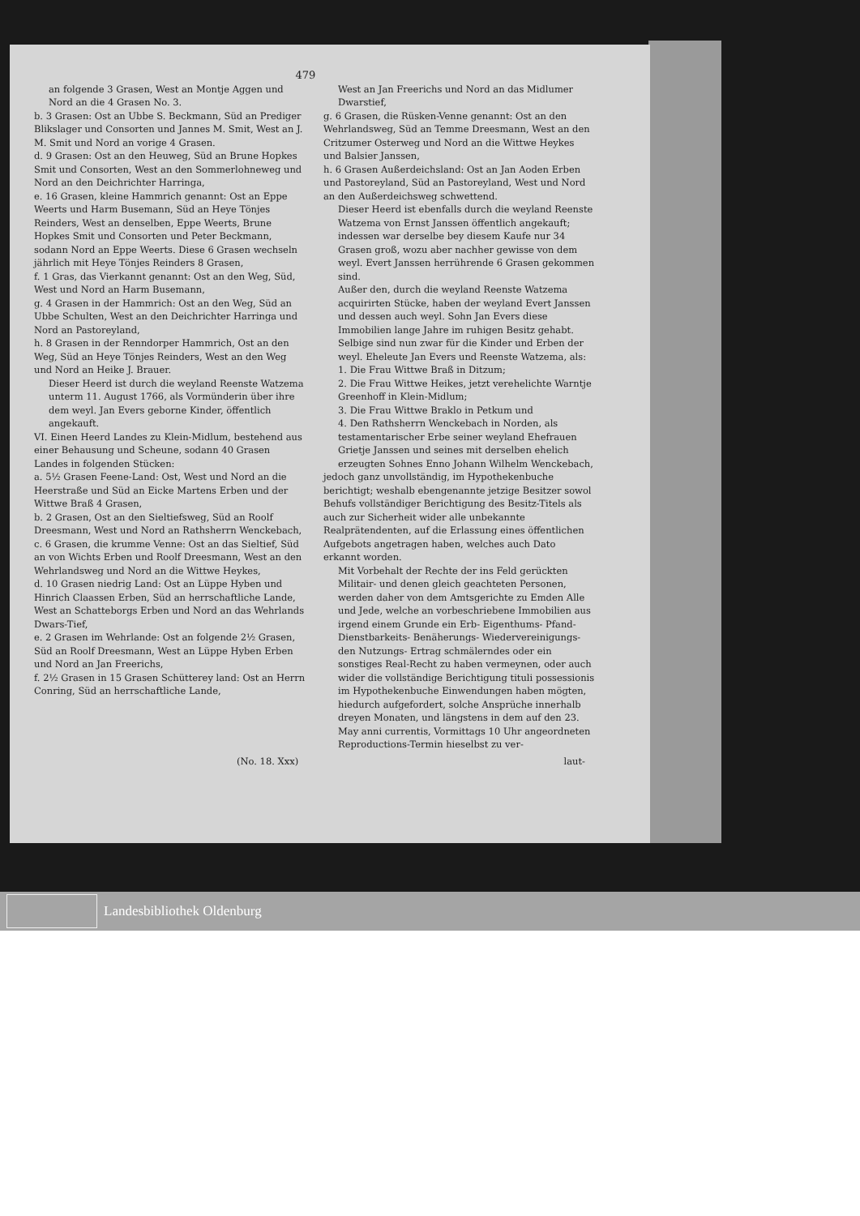479
an folgende 3 Grasen, West an Montje Aggen und Nord an die 4 Grasen No. 3.
b. 3 Grasen: Ost an Ubbe S. Beckmann, Süd an Prediger Blikslager und Consorten und Jannes M. Smit, West an J. M. Smit und Nord an vorige 4 Grasen.
d. 9 Grasen: Ost an den Heuweg, Süd an Brune Hopkes Smit und Consorten, West an den Sommerlohneweg und Nord an den Deichrichter Harringa,
e. 16 Grasen, kleine Hammrich genannt: Ost an Eppe Weerts und Harm Busemann, Süd an Heye Tönjes Reinders, West an denselben, Eppe Weerts, Brune Hopkes Smit und Consorten und Peter Beckmann, sodann Nord an Eppe Weerts. Diese 6 Grasen wechseln jährlich mit Heye Tönjes Reinders 8 Grasen,
f. 1 Gras, das Vierkannt genannt: Ost an den Weg, Süd, West und Nord an Harm Busemann,
g. 4 Grasen in der Hammrich: Ost an den Weg, Süd an Ubbe Schulten, West an den Deichrichter Harringa und Nord an Pastoreyland,
h. 8 Grasen in der Renndorper Hammrich, Ost an den Weg, Süd an Heye Tönjes Reinders, West an den Weg und Nord an Heike J. Brauer.
Dieser Heerd ist durch die weyland Reenste Watzema unterm 11. August 1766, als Vormünderin über ihre dem weyl. Jan Evers geborne Kinder, öffentlich angekauft.
VI. Einen Heerd Landes zu Klein-Midlum, bestehend aus einer Behausung und Scheune, sodann 40 Grasen Landes in folgenden Stücken:
a. 5½ Grasen Feene-Land: Ost, West und Nord an die Heerstraße und Süd an Eicke Martens Erben und der Wittwe Braß 4 Grasen,
b. 2 Grasen, Ost an den Sieltiefsweg, Süd an Roolf Dreesmann, West und Nord an Rathsherrn Wenckebach,
c. 6 Grasen, die krumme Venne: Ost an das Sieltief, Süd an von Wichts Erben und Roolf Dreesmann, West an den Wehrlandsweg und Nord an die Wittwe Heykes,
d. 10 Grasen niedrig Land: Ost an Lüppe Hyben und Hinrich Claassen Erben, Süd an herrschaftliche Lande, West an Schatteborgs Erben und Nord an das Wehrlands Dwars-Tief,
e. 2 Grasen im Wehrlande: Ost an folgende 2½ Grasen, Süd an Roolf Dreesmann, West an Lüppe Hyben Erben und Nord an Jan Freerichs,
f. 2½ Grasen in 15 Grasen Schütterey land: Ost an Herrn Conring, Süd an herrschaftliche Lande,
West an Jan Freerichs und Nord an das Midlumer Dwarstief,
g. 6 Grasen, die Rüsken-Venne genannt: Ost an den Wehrlandsweg, Süd an Temme Dreesmann, West an den Critzumer Osterweg und Nord an die Wittwe Heykes und Balsier Janssen,
h. 6 Grasen Außerdeichsland: Ost an Jan Aoden Erben und Pastoreyland, Süd an Pastoreyland, West und Nord an den Außerdeichsweg schwettend.
Dieser Heerd ist ebenfalls durch die weyland Reenste Watzema von Ernst Janssen öffentlich angekauft; indessen war derselbe bey diesem Kaufe nur 34 Grasen groß, wozu aber nachher gewisse von dem weyl. Evert Janssen herrührende 6 Grasen gekommen sind.
Außer den, durch die weyland Reenste Watzema acquirirten Stücke, haben der weyland Evert Janssen und dessen auch weyl. Sohn Jan Evers diese Immobilien lange Jahre im ruhigen Besitz gehabt. Selbige sind nun zwar für die Kinder und Erben der weyl. Eheleute Jan Evers und Reenste Watzema, als:
1. Die Frau Wittwe Braß in Ditzum;
2. Die Frau Wittwe Heikes, jetzt verehelichte Warntje Greenhoff in Klein-Midlum;
3. Die Frau Wittwe Braklo in Petkum und
4. Den Rathsherrn Wenckebach in Norden, als testamentarischer Erbe seiner weyland Ehefrauen Grietje Janssen und seines mit derselben ehelich erzeugten Sohnes Enno Johann Wilhelm Wenckebach,
jedoch ganz unvollständig, im Hypothekenbuche berichtigt; weshalb ebengenannte jetzige Besitzer sowol Behufs vollständiger Berichtigung des Besitz-Titels als auch zur Sicherheit wider alle unbekannte Realprätendenten, auf die Erlassung eines öffentlichen Aufgebots angetragen haben, welches auch Dato erkannt worden.
Mit Vorbehalt der Rechte der ins Feld gerückten Militair- und denen gleich geachteten Personen, werden daher von dem Amtsgerichte zu Emden Alle und Jede, welche an vorbeschriebene Immobilien aus irgend einem Grunde ein Erb- Eigenthums- Pfand- Dienstbarkeits- Benäherungs- Wiedervereinigungs- den Nutzungs- Ertrag schmälerndes oder ein sonstiges Real-Recht zu haben vermeynen, oder auch wider die vollständige Berichtigung tituli possessionis im Hypothekenbuche Einwendungen haben mögten, hiedurch aufgefordert, solche Ansprüche innerhalb dreyen Monaten, und längstens in dem auf den 23. May anni currentis, Vormittags 10 Uhr angeordneten Reproductions-Termin hieselbst zu ver-
(No. 18. Xxx) laut-
Landesbibliothek Oldenburg